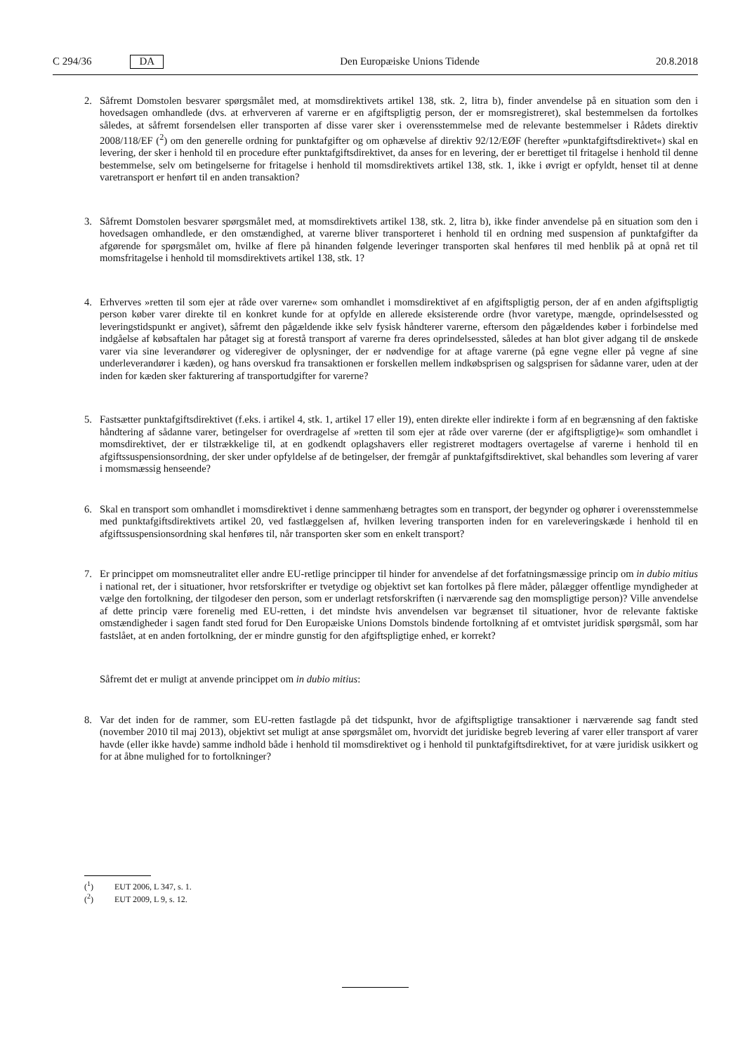C 294/36 DA Den Europæiske Unions Tidende 20.8.2018
2. Såfremt Domstolen besvarer spørgsmålet med, at momsdirektivets artikel 138, stk. 2, litra b), finder anvendelse på en situation som den i hovedsagen omhandlede (dvs. at erhververen af varerne er en afgiftspligtig person, der er momsregistreret), skal bestemmelsen da fortolkes således, at såfremt forsendelsen eller transporten af disse varer sker i overensstemmelse med de relevante bestemmelser i Rådets direktiv 2008/118/EF (<sup>2</sup>) om den generelle ordning for punktafgifter og om ophævelse af direktiv 92/12/EØF (herefter »punktafgiftsdirektivet«) skal en levering, der sker i henhold til en procedure efter punktafgiftsdirektivet, da anses for en levering, der er berettiget til fritagelse i henhold til denne bestemmelse, selv om betingelserne for fritagelse i henhold til momsdirektivets artikel 138, stk. 1, ikke i øvrigt er opfyldt, henset til at denne varetransport er henført til en anden transaktion?
3. Såfremt Domstolen besvarer spørgsmålet med, at momsdirektivets artikel 138, stk. 2, litra b), ikke finder anvendelse på en situation som den i hovedsagen omhandlede, er den omstændighed, at varerne bliver transporteret i henhold til en ordning med suspension af punktafgifter da afgørende for spørgsmålet om, hvilke af flere på hinanden følgende leveringer transporten skal henføres til med henblik på at opnå ret til momsfritagelse i henhold til momsdirektivets artikel 138, stk. 1?
4. Erhverves »retten til som ejer at råde over varerne« som omhandlet i momsdirektivet af en afgiftspligtig person, der af en anden afgiftspligtig person køber varer direkte til en konkret kunde for at opfylde en allerede eksisterende ordre (hvor varetype, mængde, oprindelsessted og leveringstidspunkt er angivet), såfremt den pågældende ikke selv fysisk håndterer varerne, eftersom den pågældendes køber i forbindelse med indgåelse af købsaftalen har påtaget sig at forestå transport af varerne fra deres oprindelsessted, således at han blot giver adgang til de ønskede varer via sine leverandører og videregiver de oplysninger, der er nødvendige for at aftage varerne (på egne vegne eller på vegne af sine underleverandører i kæden), og hans overskud fra transaktionen er forskellen mellem indkøbsprisen og salgsprisen for sådanne varer, uden at der inden for kæden sker fakturering af transportudgifter for varerne?
5. Fastsætter punktafgiftsdirektivet (f.eks. i artikel 4, stk. 1, artikel 17 eller 19), enten direkte eller indirekte i form af en begrænsning af den faktiske håndtering af sådanne varer, betingelser for overdragelse af »retten til som ejer at råde over varerne (der er afgiftspligtige)« som omhandlet i momsdirektivet, der er tilstrækkelige til, at en godkendt oplagshavers eller registreret modtagers overtagelse af varerne i henhold til en afgiftssuspensionsordning, der sker under opfyldelse af de betingelser, der fremgår af punktafgiftsdirektivet, skal behandles som levering af varer i momsmæssig henseende?
6. Skal en transport som omhandlet i momsdirektivet i denne sammenhæng betragtes som en transport, der begynder og ophører i overensstemmelse med punktafgiftsdirektivets artikel 20, ved fastlæggelsen af, hvilken levering transporten inden for en vareleveringskæde i henhold til en afgiftssuspensionsordning skal henføres til, når transporten sker som en enkelt transport?
7. Er princippet om momsneutralitet eller andre EU-retlige principper til hinder for anvendelse af det forfatningsmæssige princip om in dubio mitius i national ret, der i situationer, hvor retsforskrifter er tvetydige og objektivt set kan fortolkes på flere måder, pålægger offentlige myndigheder at vælge den fortolkning, der tilgodeser den person, som er underlagt retsforskriften (i nærværende sag den momspligtige person)? Ville anvendelse af dette princip være forenelig med EU-retten, i det mindste hvis anvendelsen var begrænset til situationer, hvor de relevante faktiske omstændigheder i sagen fandt sted forud for Den Europæiske Unions Domstols bindende fortolkning af et omtvistet juridisk spørgsmål, som har fastslået, at en anden fortolkning, der er mindre gunstig for den afgiftspligtige enhed, er korrekt?
Såfremt det er muligt at anvende princippet om in dubio mitius:
8. Var det inden for de rammer, som EU-retten fastlagde på det tidspunkt, hvor de afgiftspligtige transaktioner i nærværende sag fandt sted (november 2010 til maj 2013), objektivt set muligt at anse spørgsmålet om, hvorvidt det juridiske begreb levering af varer eller transport af varer havde (eller ikke havde) samme indhold både i henhold til momsdirektivet og i henhold til punktafgiftsdirektivet, for at være juridisk usikkert og for at åbne mulighed for to fortolkninger?
(<sup>1</sup>) EUT 2006, L 347, s. 1.
(<sup>2</sup>) EUT 2009, L 9, s. 12.